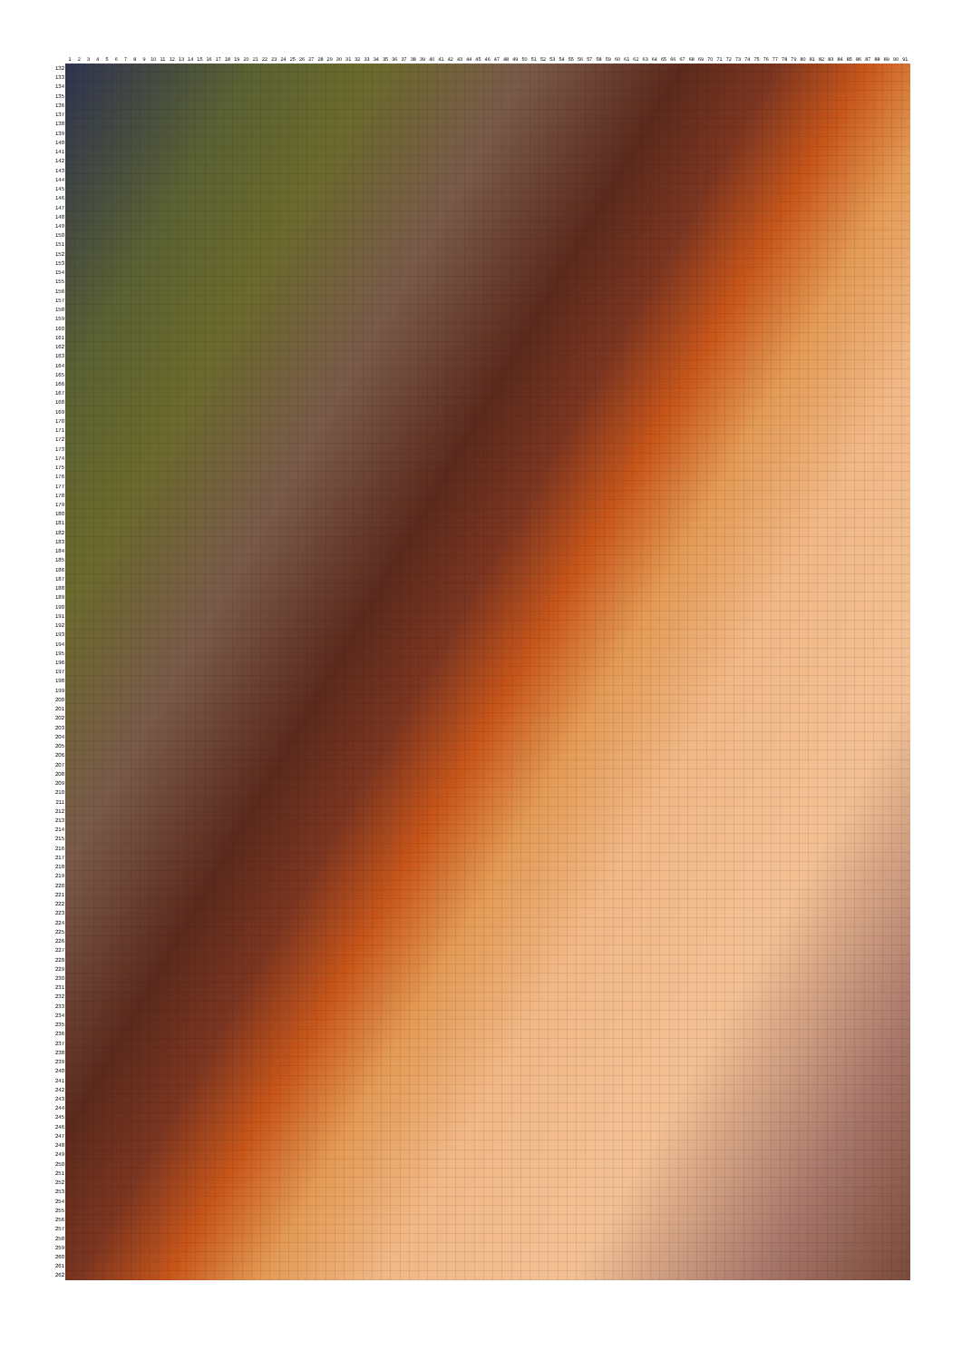123456789 10 11 12 13 14 15 16 17 18 19 20 21 22 23 24 25 26 27 28 29 30 31 32 33 34 35 36 37 38 39 40 41 42 43 44 45 46 47 48 49 50 51 52 53 54 55 56 57 58 59 60 61 62 63 64 65 66 67 68 69 70 71 72 73 74 75 76 77 78 79 80 81 82 83 84 85 86 87 88 89 90 91
132
133
134
135
136
137
138
139
140
141
142
143
144
145
146
147
148
149
150
151
152
153
154
155
156
157
158
159
160
161
162
163
164
165
166
167
168
169
170
171
172
173
174
175
176
177
178
179
180
181
182
183
184
185
186
187
188
189
190
191
192
193
194
195
196
197
198
199
200
201
202
203
204
205
206
207
208
209
210
211
212
213
214
215
216
217
218
219
220
221
222
223
224
225
226
227
228
229
230
231
232
233
234
235
236
237
238
239
240
241
242
243
244
245
246
247
248
249
250
251
252
253
254
255
256
257
258
259
260
261
262